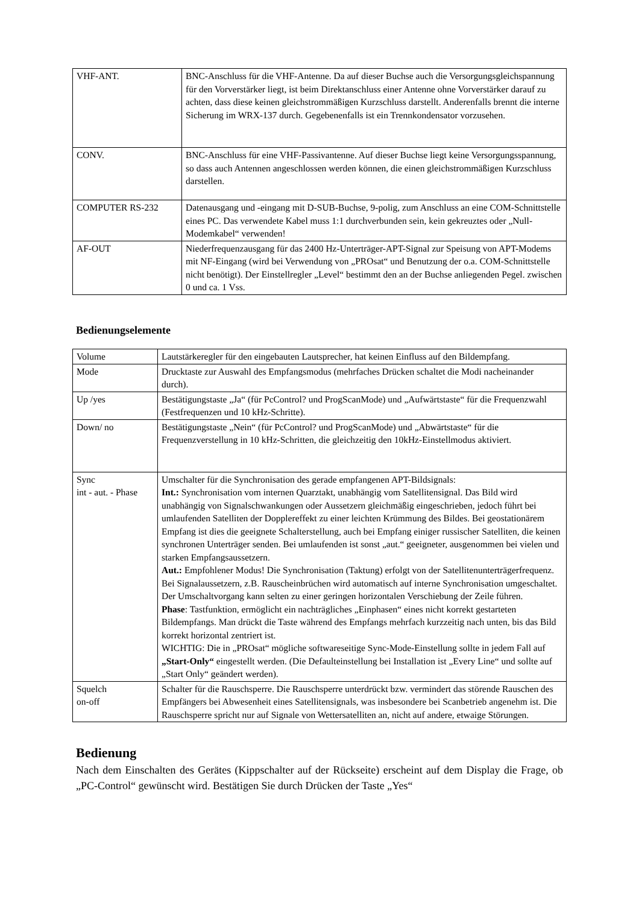| VHF-ANT. | BNC-Anschluss für die VHF-Antenne. Da auf dieser Buchse auch die Versorgungsgleichspannung für den Vorverstärker liegt, ist beim Direktanschluss einer Antenne ohne Vorverstärker darauf zu achten, dass diese keinen gleichstrommäßigen Kurzschluss darstellt. Anderenfalls brennt die interne Sicherung im WRX-137 durch. Gegebenenfalls ist ein Trennkondensator vorzusehen. |
| CONV. | BNC-Anschluss für eine VHF-Passivantenne. Auf dieser Buchse liegt keine Versorgungsspannung, so dass auch Antennen angeschlossen werden können, die einen gleichstrommäßigen Kurzschluss darstellen. |
| COMPUTER RS-232 | Datenausgang und -eingang mit D-SUB-Buchse, 9-polig, zum Anschluss an eine COM-Schnittstelle eines PC. Das verwendete Kabel muss 1:1 durchverbunden sein, kein gekreuztes oder „Null-Modemkabel“ verwenden! |
| AF-OUT | Niederfrequenzausgang für das 2400 Hz-Unterträger-APT-Signal zur Speisung von APT-Modems mit NF-Eingang (wird bei Verwendung von „PROsat“ und Benutzung der o.a. COM-Schnittstelle nicht benötigt). Der Einstellregler „Level“ bestimmt den an der Buchse anliegenden Pegel. zwischen 0 und ca. 1 Vss. |
Bedienungselemente
| Volume | Lautstärkeregler für den eingebauten Lautsprecher, hat keinen Einfluss auf den Bildempfang. |
| Mode | Drucktaste zur Auswahl des Empfangsmodus (mehrfaches Drücken schaltet die Modi nacheinander durch). |
| Up /yes | Bestätigungstaste „Ja“ (für PcControl? und ProgScanMode) und „Aufwärtstaste“ für die Frequenzwahl (Festfrequenzen und 10 kHz-Schritte). |
| Down/ no | Bestätigungstaste „Nein“ (für PcControl? und ProgScanMode) und „Abwärtstaste“ für die Frequenzverstellung in 10 kHz-Schritten, die gleichzeitig den 10kHz-Einstellmodus aktiviert. |
| Sync int - aut. - Phase | Umschalter für die Synchronisation des gerade empfangenen APT-Bildsignals: Int.: Synchronisation vom internen Quarztakt, unabhängig vom Satellitensignal. Das Bild wird unabhängig von Signalschwankungen oder Aussetzern gleichmäßig eingeschrieben, jedoch führt bei umlaufenden Satelliten der Dopplereffekt zu einer leichten Krümmung des Bildes. Bei geostationärem Empfang ist dies die geeignete Schalterstellung, auch bei Empfang einiger russischer Satelliten, die keinen synchronen Unterträger senden. Bei umlaufenden ist sonst „aut.“ geeigneter, ausgenommen bei vielen und starken Empfangsaussetzern. Aut.: Empfohlener Modus! Die Synchronisation (Taktung) erfolgt von der Satellitenunterträgerfrequenz. Bei Signalaussetzern, z.B. Rauscheinbrüchen wird automatisch auf interne Synchronisation umgeschaltet. Der Umschaltvorgang kann selten zu einer geringen horizontalen Verschiebung der Zeile führen. Phase : Tastfunktion, ermöglicht ein nachträgliches „Einphasen“ eines nicht korrekt gestarteten Bildempfangs. Man drückt die Taste während des Empfangs mehrfach kurzzeitig nach unten, bis das Bild korrekt horizontal zentriert ist. WICHTIG: Die in „PROsat“ mögliche softwareseitige Sync-Mode-Einstellung sollte in jedem Fall auf „Start-Only“ eingestellt werden. (Die Defaulteinstellung bei Installation ist „Every Line“ und sollte auf „Start Only“ geändert werden). |
| Squelch on-off | Schalter für die Rauschsperre. Die Rauschsperre unterdrückt bzw. vermindert das störende Rauschen des Empfängers bei Abwesenheit eines Satellitensignals, was insbesondere bei Scanbetrieb angenehm ist. Die Rauschsperre spricht nur auf Signale von Wettersatelliten an, nicht auf andere, etwaige Störungen. |
Bedienung
Nach dem Einschalten des Gerätes (Kippschalter auf der Rückseite) erscheint auf dem Display die Frage, ob „PC-Control“ gewünscht wird. Bestätigen Sie durch Drücken der Taste „Yes“